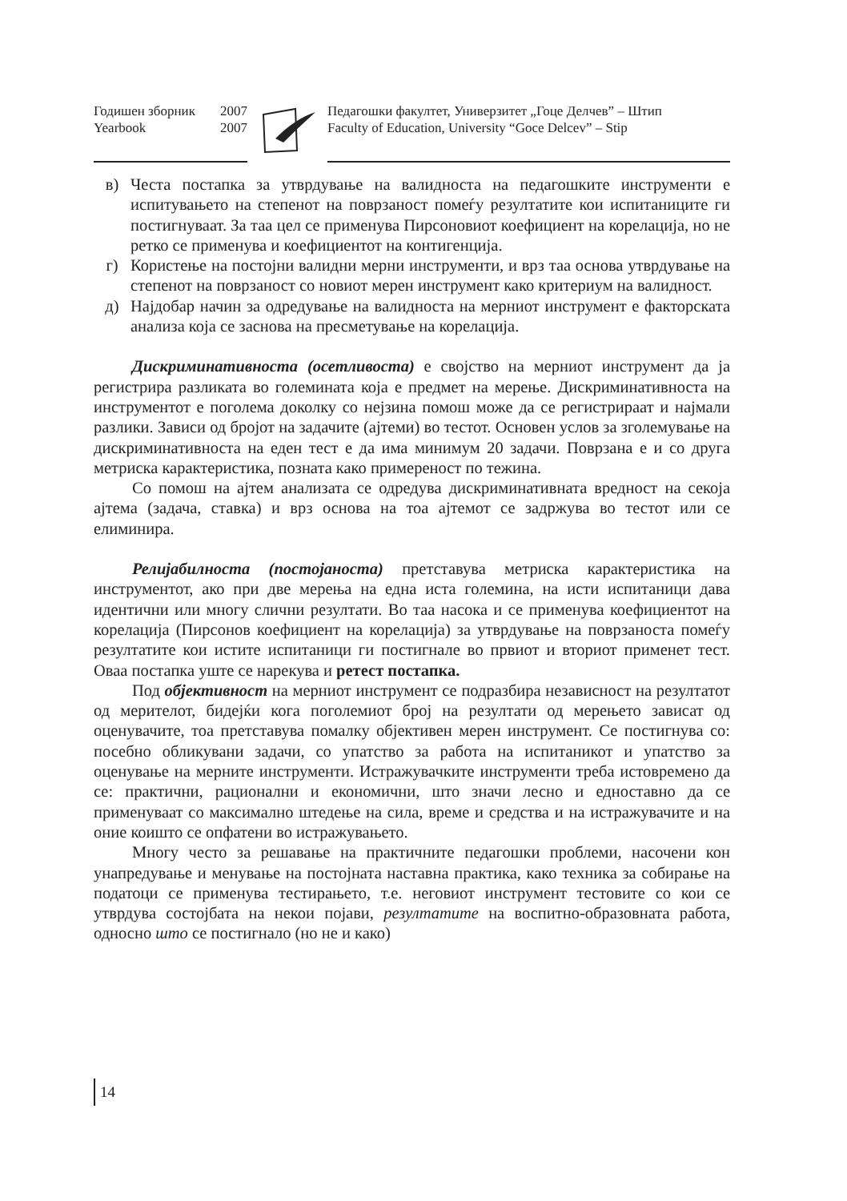Годишен зборник 2007
Yearbook 2007
Педагошки факултет, Универзитет „Гоце Делчев” – Штип
Faculty of Education, University “Goce Delcev” – Stip
в) Честа постапка за утврдување на валидноста на педагошките инструменти е испитувањето на степенот на поврзаност помеѓу резултатите кои испитаниците ги постигнуваат. За таа цел се применува Пирсоновиот коефициент на корелација, но не ретко се применува и коефициентот на контигенција.
г) Користење на постојни валидни мерни инструменти, и врз таа основа утврдување на степенот на поврзаност со новиот мерен инструмент како критериум на валидност.
д) Најдобар начин за одредување на валидноста на мерниот инструмент е факторската анализа која се заснова на пресметување на корелација.
Дискриминативноста (осетливоста) е својство на мерниот инструмент да ја регистрира разликата во големината која е предмет на мерење. Дискриминативноста на инструментот е поголема доколку со нејзина помош може да се регистрираат и најмали разлики. Зависи од бројот на задачите (ајтеми) во тестот. Основен услов за зголемување на дискриминативноста на еден тест е да има минимум 20 задачи. Поврзана е и со друга метриска карактеристика, позната како примереност по тежина.
Со помош на ајтем анализата се одредува дискриминативната вредност на секоја ајтема (задача, ставка) и врз основа на тоа ајтемот се задржува во тестот или се елиминира.
Релијабилноста (постојаноста) претставува метриска карактеристика на инструментот, ако при две мерења на една иста големина, на исти испитаници дава идентични или многу слични резултати. Во таа насока и се применува коефициентот на корелација (Пирсонов коефициент на корелација) за утврдување на поврзаноста помеѓу резултатите кои истите испитаници ги постигнале во првиот и вториот применет тест. Оваа постапка уште се нарекува и ретест постапка.
Под објективност на мерниот инструмент се подразбира независност на резултатот од мерителот, бидејќи кога поголемиот број на резултати од мерењето зависат од оценувачите, тоа претставува помалку објективен мерен инструмент. Се постигнува со: посебно обликувани задачи, со упатство за работа на испитаникот и упатство за оценување на мерните инструменти. Истражувачките инструменти треба истовремено да се: практични, рационални и економични, што значи лесно и едноставно да се применуваат со максимално штедење на сила, време и средства и на истражувачите и на оние коишто се опфатени во истражувањето.
Многу често за решавање на практичните педагошки проблеми, насочени кон унапредување и менување на постојната наставна практика, како техника за собирање на податоци се применува тестирањето, т.е. неговиот инструмент тестовите со кои се утврдува состојбата на некои појави, резултатите на воспитно-образовната работа, односно што се постигнало (но не и како)
14